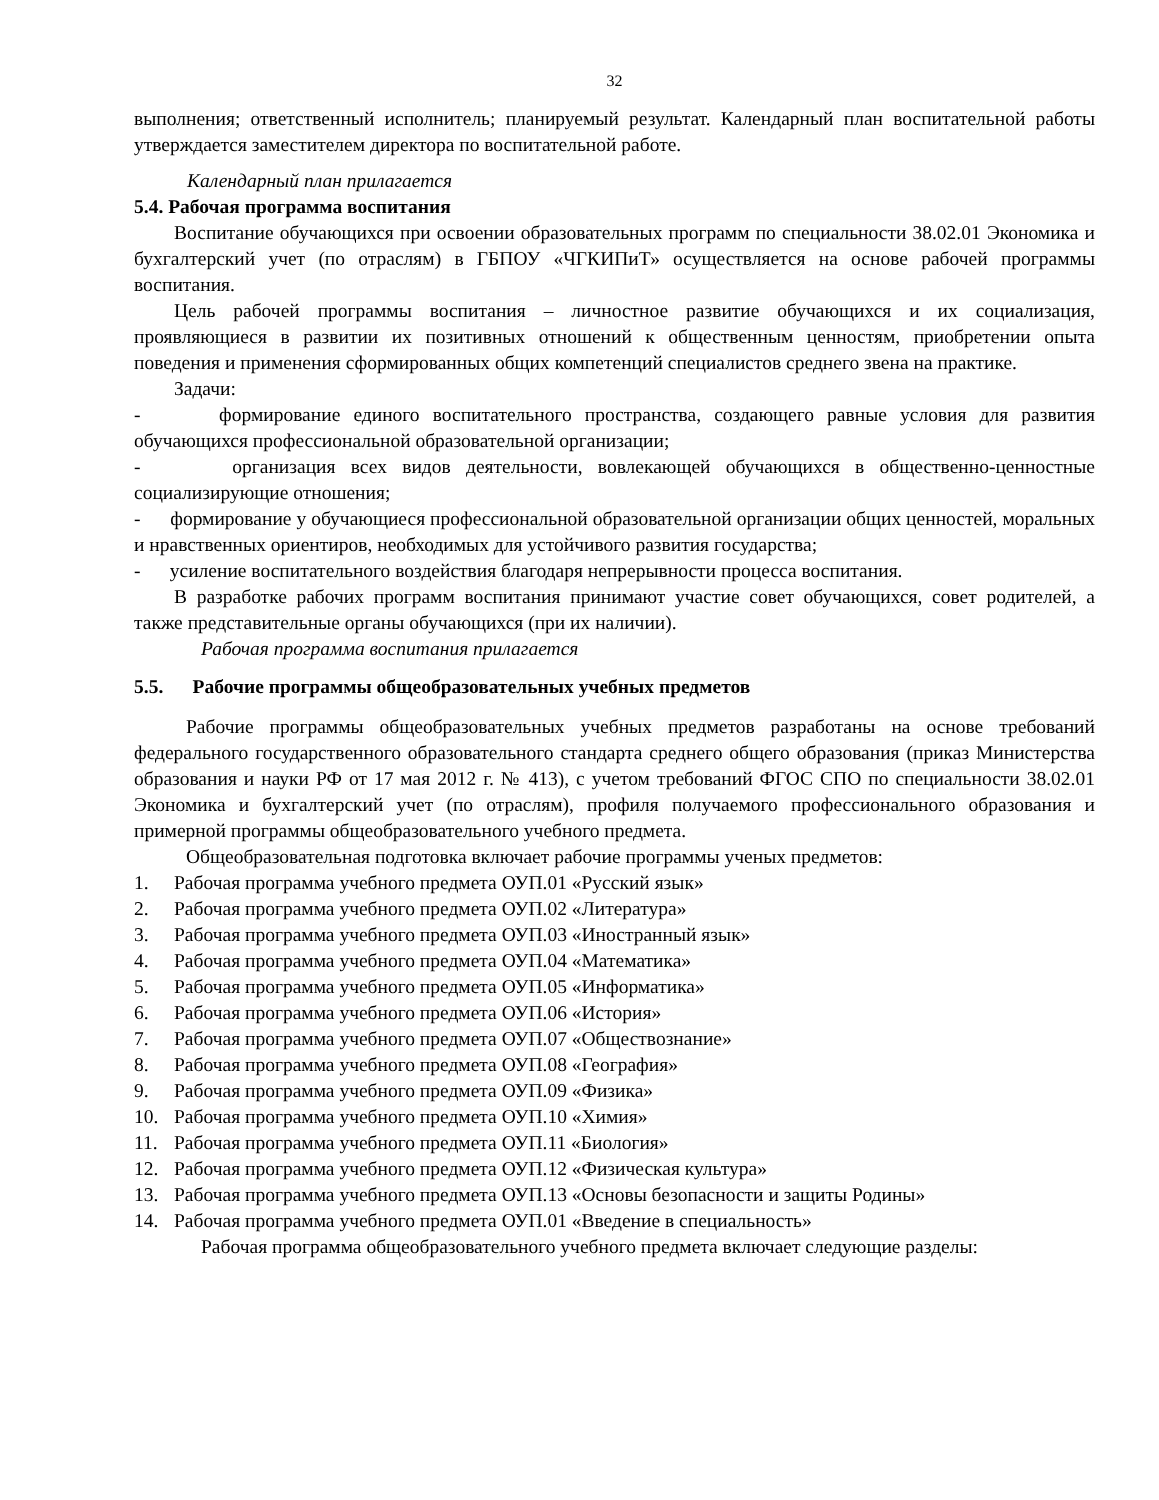32
выполнения; ответственный исполнитель; планируемый результат. Календарный план воспитательной работы утверждается заместителем директора по воспитательной работе.
Календарный план прилагается
5.4. Рабочая программа воспитания
Воспитание обучающихся при освоении образовательных программ по специальности 38.02.01 Экономика и бухгалтерский учет (по отраслям) в ГБПОУ «ЧГКИПиТ» осуществляется на основе рабочей программы воспитания.
Цель рабочей программы воспитания – личностное развитие обучающихся и их социализация, проявляющиеся в развитии их позитивных отношений к общественным ценностям, приобретении опыта поведения и применения сформированных общих компетенций специалистов среднего звена на практике.
Задачи:
- формирование единого воспитательного пространства, создающего равные условия для развития обучающихся профессиональной образовательной организации;
- организация всех видов деятельности, вовлекающей обучающихся в общественно-ценностные социализирующие отношения;
- формирование у обучающиеся профессиональной образовательной организации общих ценностей, моральных и нравственных ориентиров, необходимых для устойчивого развития государства;
- усиление воспитательного воздействия благодаря непрерывности процесса воспитания.
В разработке рабочих программ воспитания принимают участие совет обучающихся, совет родителей, а также представительные органы обучающихся (при их наличии).
Рабочая программа воспитания прилагается
5.5. Рабочие программы общеобразовательных учебных предметов
Рабочие программы общеобразовательных учебных предметов разработаны на основе требований федерального государственного образовательного стандарта среднего общего образования (приказ Министерства образования и науки РФ от 17 мая 2012 г. № 413), с учетом требований ФГОС СПО по специальности 38.02.01 Экономика и бухгалтерский учет (по отраслям), профиля получаемого профессионального образования и примерной программы общеобразовательного учебного предмета.
Общеобразовательная подготовка включает рабочие программы ученых предметов:
1. Рабочая программа учебного предмета ОУП.01 «Русский язык»
2. Рабочая программа учебного предмета ОУП.02 «Литература»
3. Рабочая программа учебного предмета ОУП.03 «Иностранный язык»
4. Рабочая программа учебного предмета ОУП.04 «Математика»
5. Рабочая программа учебного предмета ОУП.05 «Информатика»
6. Рабочая программа учебного предмета ОУП.06 «История»
7. Рабочая программа учебного предмета ОУП.07 «Обществознание»
8. Рабочая программа учебного предмета ОУП.08 «География»
9. Рабочая программа учебного предмета ОУП.09 «Физика»
10. Рабочая программа учебного предмета ОУП.10 «Химия»
11. Рабочая программа учебного предмета ОУП.11 «Биология»
12. Рабочая программа учебного предмета ОУП.12 «Физическая культура»
13. Рабочая программа учебного предмета ОУП.13 «Основы безопасности и защиты Родины»
14. Рабочая программа учебного предмета ОУП.01 «Введение в специальность»
Рабочая программа общеобразовательного учебного предмета включает следующие разделы: